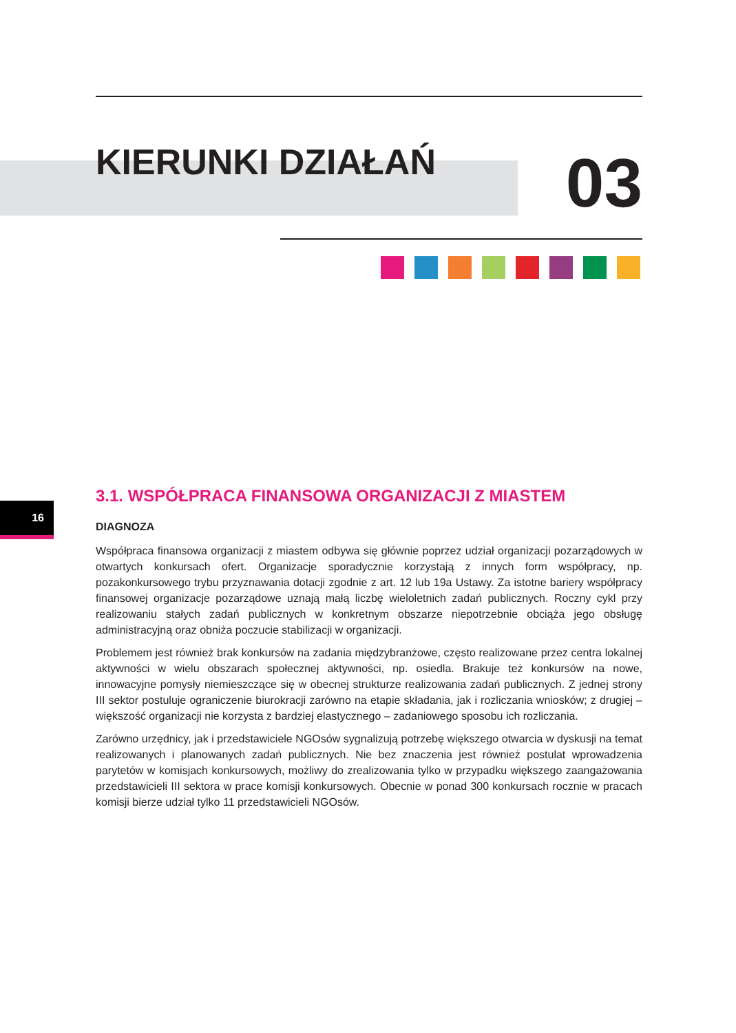KIERUNKI DZIAŁAŃ
03
16
3.1. WSPÓŁPRACA FINANSOWA ORGANIZACJI Z MIASTEM
DIAGNOZA
Współpraca finansowa organizacji z miastem odbywa się głównie poprzez udział organizacji pozarządowych w otwartych konkursach ofert. Organizacje sporadycznie korzystają z innych form współpracy, np. pozakonkursowego trybu przyznawania dotacji zgodnie z art. 12 lub 19a Ustawy. Za istotne bariery współpracy finansowej organizacje pozarządowe uznają małą liczbę wieloletnich zadań publicznych. Roczny cykl przy realizowaniu stałych zadań publicznych w konkretnym obszarze niepotrzebnie obciąża jego obsługę administracyjną oraz obniża poczucie stabilizacji w organizacji.
Problemem jest również brak konkursów na zadania międzybranżowe, często realizowane przez centra lokalnej aktywności w wielu obszarach społecznej aktywności, np. osiedla. Brakuje też konkursów na nowe, innowacyjne pomysły niemieszczące się w obecnej strukturze realizowania zadań publicznych. Z jednej strony III sektor postuluje ograniczenie biurokracji zarówno na etapie składania, jak i rozliczania wniosków; z drugiej – większość organizacji nie korzysta z bardziej elastycznego – zadaniowego sposobu ich rozliczania.
Zarówno urzędnicy, jak i przedstawiciele NGOsów sygnalizują potrzebę większego otwarcia w dyskusji na temat realizowanych i planowanych zadań publicznych. Nie bez znaczenia jest również postulat wprowadzenia parytetów w komisjach konkursowych, możliwy do zrealizowania tylko w przypadku większego zaangażowania przedstawicieli III sektora w prace komisji konkursowych. Obecnie w ponad 300 konkursach rocznie w pracach komisji bierze udział tylko 11 przedstawicieli NGOsów.